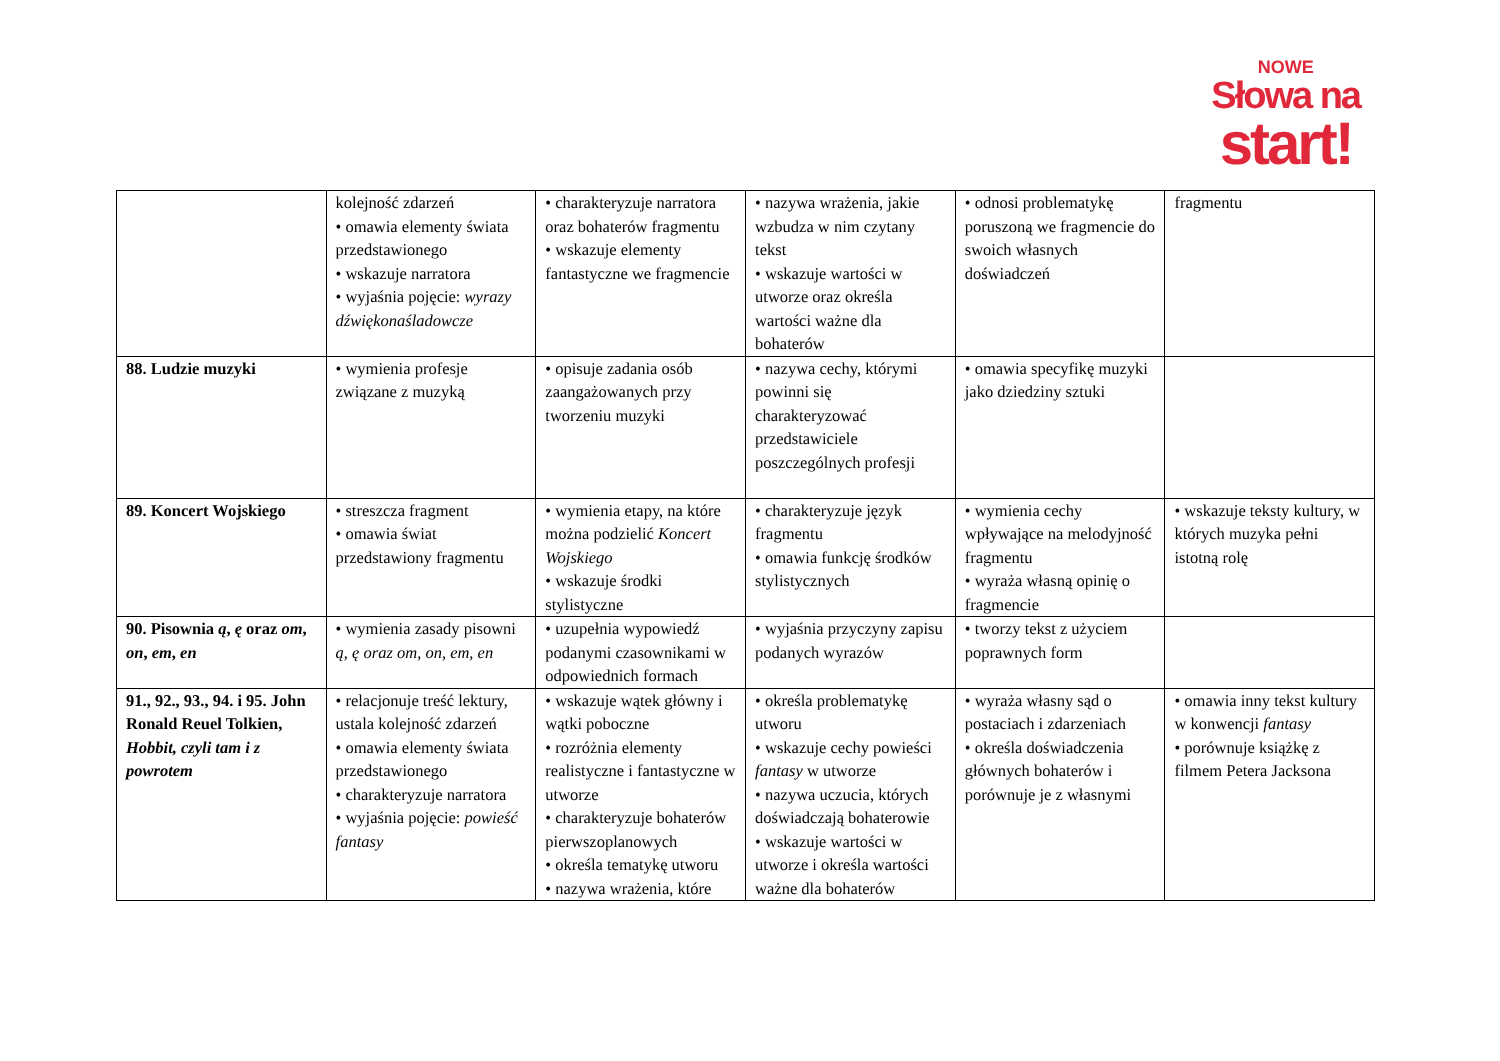NOWE
Słowa na
start!
| | kolejność zdarzeń • omawia elementy świata przedstawionego • wskazuje narratora • wyjaśnia pojęcie: wyrazy dźwiękonaśladowcze | • charakteryzuje narratora oraz bohaterów fragmentu • wskazuje elementy fantastyczne we fragmencie | • nazywa wrażenia, jakie wzbudza w nim czytany tekst • wskazuje wartości w utworze oraz określa wartości ważne dla bohaterów | • odnosi problematykę poruszoną we fragmencie do swoich własnych doświadczeń | fragmentu |
| 88. Ludzie muzyki | • wymienia profesje związane z muzyką | • opisuje zadania osób zaangażowanych przy tworzeniu muzyki | • nazywa cechy, którymi powinni się charakteryzować przedstawiciele poszczególnych profesji | • omawia specyfikę muzyki jako dziedziny sztuki | |
| 89. Koncert Wojskiego | • streszcza fragment • omawia świat przedstawiony fragmentu | • wymienia etapy, na które można podzielić Koncert Wojskiego • wskazuje środki stylistyczne | • charakteryzuje język fragmentu • omawia funkcję środków stylistycznych | • wymienia cechy wpływające na melodyjność fragmentu • wyraża własną opinię o fragmencie | • wskazuje teksty kultury, w których muzyka pełni istotną rolę |
| 90. Pisownia ą , ę oraz om , on , em , en | • wymienia zasady pisowni ą, ę oraz om, on, em, en | • uzupełnia wypowiedź podanymi czasownikami w odpowiednich formach | • wyjaśnia przyczyny zapisu podanych wyrazów | • tworzy tekst z użyciem poprawnych form | |
| 91., 92., 93., 94. i 95. John Ronald Reuel Tolkien, Hobbit, czyli tam i z powrotem | • relacjonuje treść lektury, ustala kolejność zdarzeń • omawia elementy świata przedstawionego • charakteryzuje narratora • wyjaśnia pojęcie: powieść fantasy | • wskazuje wątek główny i wątki poboczne • rozróżnia elementy realistyczne i fantastyczne w utworze • charakteryzuje bohaterów pierwszoplanowych • określa tematykę utworu • nazywa wrażenia, które | • określa problematykę utworu • wskazuje cechy powieści fantasy w utworze • nazywa uczucia, których doświadczają bohaterowie • wskazuje wartości w utworze i określa wartości ważne dla bohaterów | • wyraża własny sąd o postaciach i zdarzeniach • określa doświadczenia głównych bohaterów i porównuje je z własnymi | • omawia inny tekst kultury w konwencji fantasy • porównuje książkę z filmem Petera Jacksona |